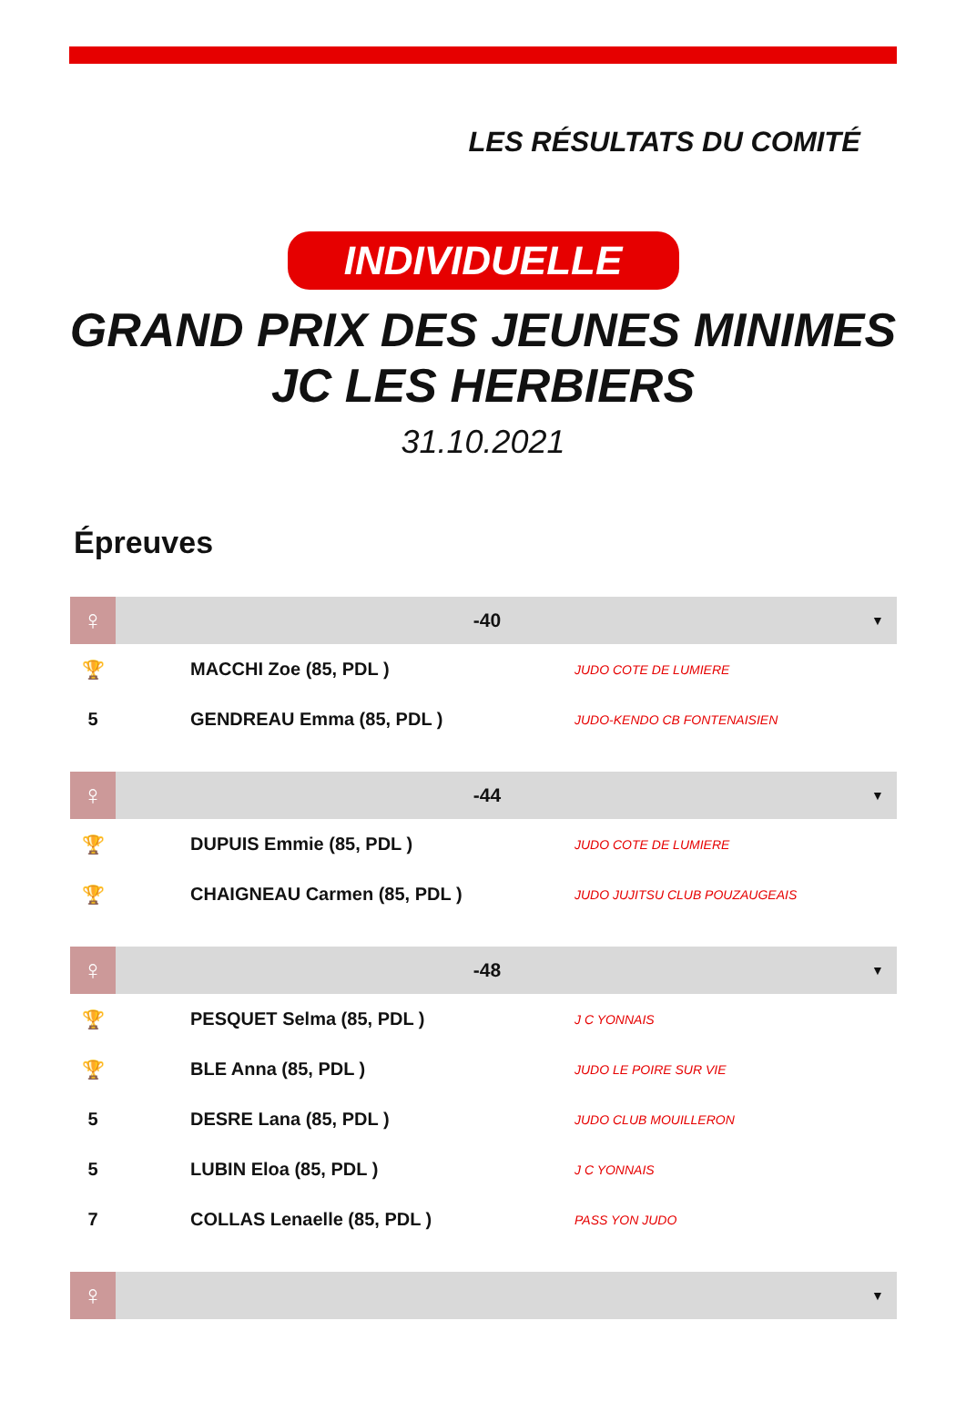LES RÉSULTATS DU COMITÉ
INDIVIDUELLE
GRAND PRIX DES JEUNES MINIMES
JC LES HERBIERS
31.10.2021
Épreuves
| ♀ | -40 | | ▼ |
| 🏆 | MACCHI Zoe (85, PDL ) | JUDO COTE DE LUMIERE | |
| 5 | GENDREAU Emma (85, PDL ) | JUDO-KENDO CB FONTENAISIEN | |
| ♀ | -44 | | ▼ |
| 🏆 | DUPUIS Emmie (85, PDL ) | JUDO COTE DE LUMIERE | |
| 🏆 | CHAIGNEAU Carmen (85, PDL ) | JUDO JUJITSU CLUB POUZAUGEAIS | |
| ♀ | -48 | | ▼ |
| 🏆 | PESQUET Selma (85, PDL ) | J C YONNAIS | |
| 🏆 | BLE Anna (85, PDL ) | JUDO LE POIRE SUR VIE | |
| 5 | DESRE Lana (85, PDL ) | JUDO CLUB MOUILLERON | |
| 5 | LUBIN Eloa (85, PDL ) | J C YONNAIS | |
| 7 | COLLAS Lenaelle (85, PDL ) | PASS YON JUDO | |
| ♀ | | | ▼ |